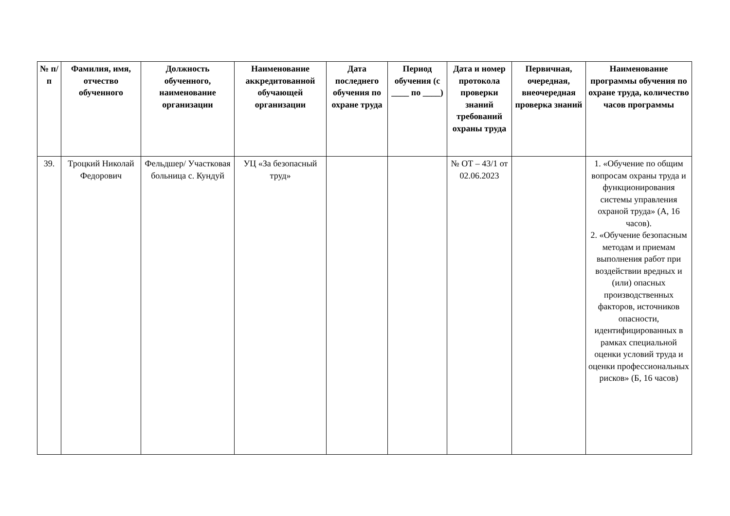| № п/п | Фамилия, имя, отчество обученного | Должность обученного, наименование организации | Наименование аккредитованной обучающей организации | Дата последнего обучения по охране труда | Период обучения (с ____ по ____) | Дата и номер протокола проверки знаний требований охраны труда | Первичная, очередная, внеочередная проверка знаний | Наименование программы обучения по охране труда, количество часов программы |
| --- | --- | --- | --- | --- | --- | --- | --- | --- |
| 39. | Троцкий Николай Федорович | Фельдшер/ Участковая больница с. Кундуй | УЦ «За безопасный труд» | | | № ОТ – 43/1 от 02.06.2023 | | 1. «Обучение по общим вопросам охраны труда и функционирования системы управления охраной труда» (А, 16 часов). 2. «Обучение безопасным методам и приемам выполнения работ при воздействии вредных и (или) опасных производственных факторов, источников опасности, идентифицированных в рамках специальной оценки условий труда и оценки профессиональных рисков» (Б, 16 часов) |